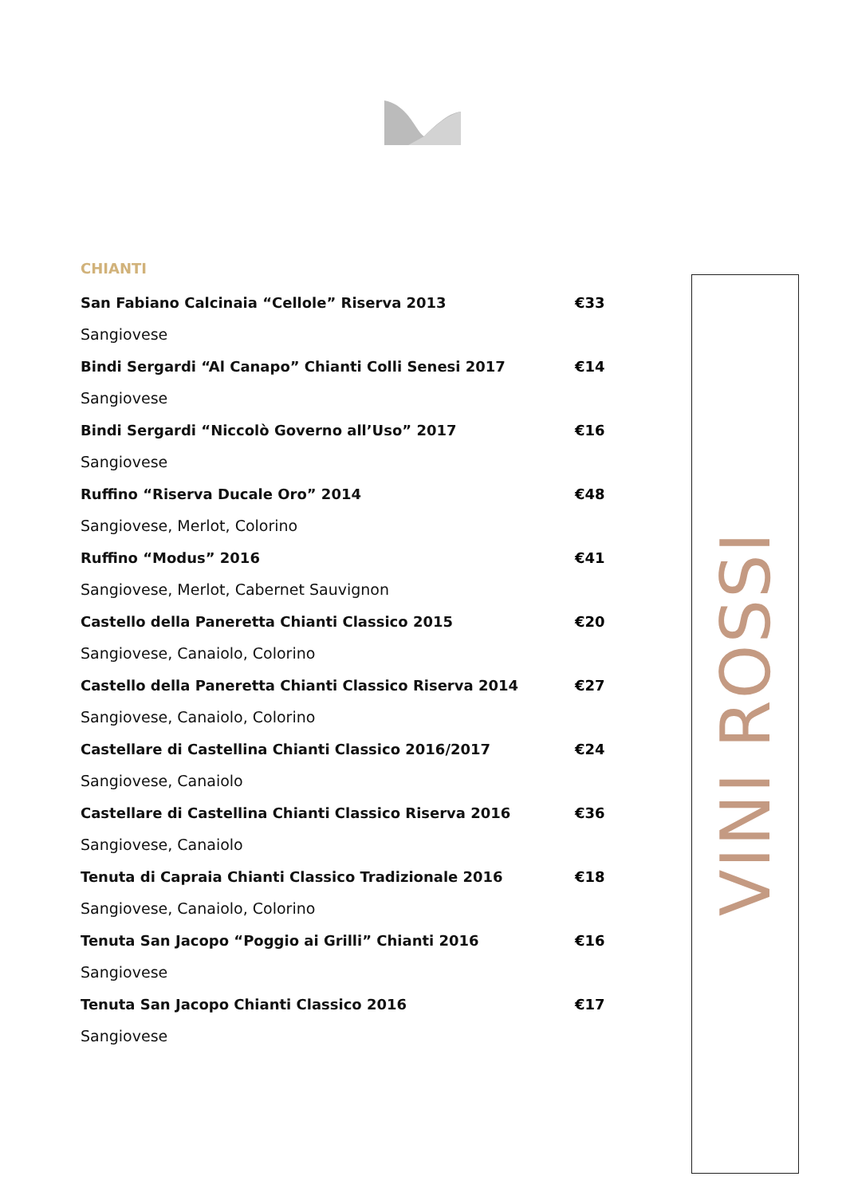CHIANTI
San Fabiano Calcinaia “Cellole” Riserva 2013 €33
Sangiovese
Bindi Sergardi “Al Canapo” Chianti Colli Senesi 2017 €14
Sangiovese
Bindi Sergardi “Niccolò Governo all’Uso” 2017 €16
Sangiovese
Ruffino “Riserva Ducale Oro” 2014 €48
Sangiovese, Merlot, Colorino
Ruffino “Modus” 2016 €41
Sangiovese, Merlot, Cabernet Sauvignon
Castello della Paneretta Chianti Classico 2015 €20
Sangiovese, Canaiolo, Colorino
Castello della Paneretta Chianti Classico Riserva 2014 €27
Sangiovese, Canaiolo, Colorino
Castellare di Castellina Chianti Classico 2016/2017 €24
Sangiovese, Canaiolo
Castellare di Castellina Chianti Classico Riserva 2016 €36
Sangiovese, Canaiolo
Tenuta di Capraia Chianti Classico Tradizionale 2016 €18
Sangiovese, Canaiolo, Colorino
Tenuta San Jacopo “Poggio ai Grilli” Chianti 2016 €16
Sangiovese
Tenuta San Jacopo Chianti Classico 2016 €17
Sangiovese
VINI ROSSI